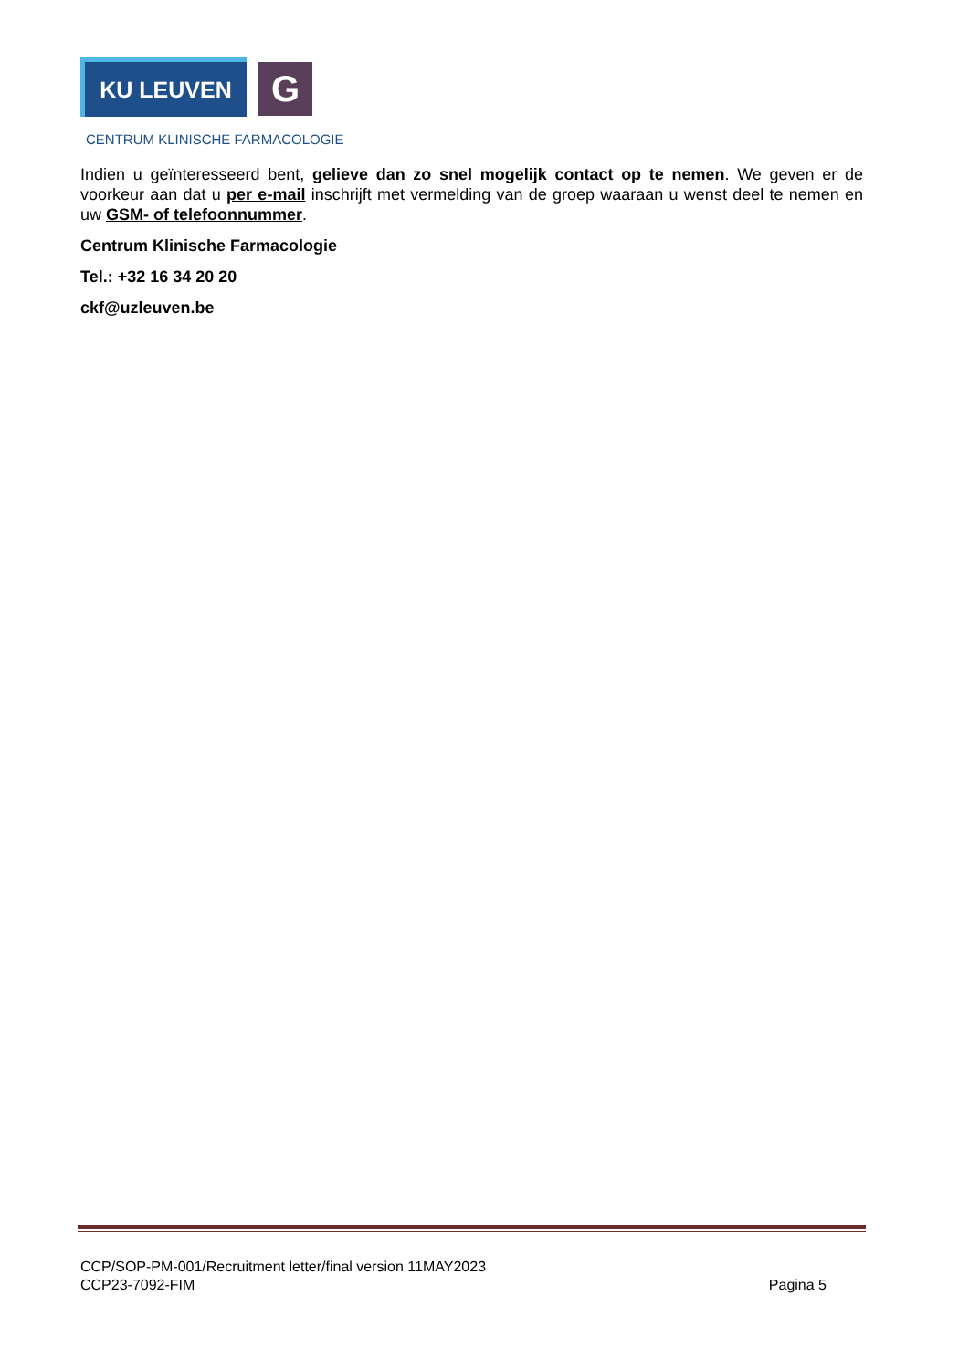KU LEUVEN
G
CENTRUM KLINISCHE FARMACOLOGIE
Indien u geïnteresseerd bent, gelieve dan zo snel mogelijk contact op te nemen. We geven er de voorkeur aan dat u per e-mail inschrijft met vermelding van de groep waaraan u wenst deel te nemen en uw GSM- of telefoonnummer.
Centrum Klinische Farmacologie
Tel.: +32 16 34 20 20
ckf@uzleuven.be
CCP/SOP-PM-001/Recruitment letter/final version 11MAY2023
CCP23-7092-FIM Pagina 5